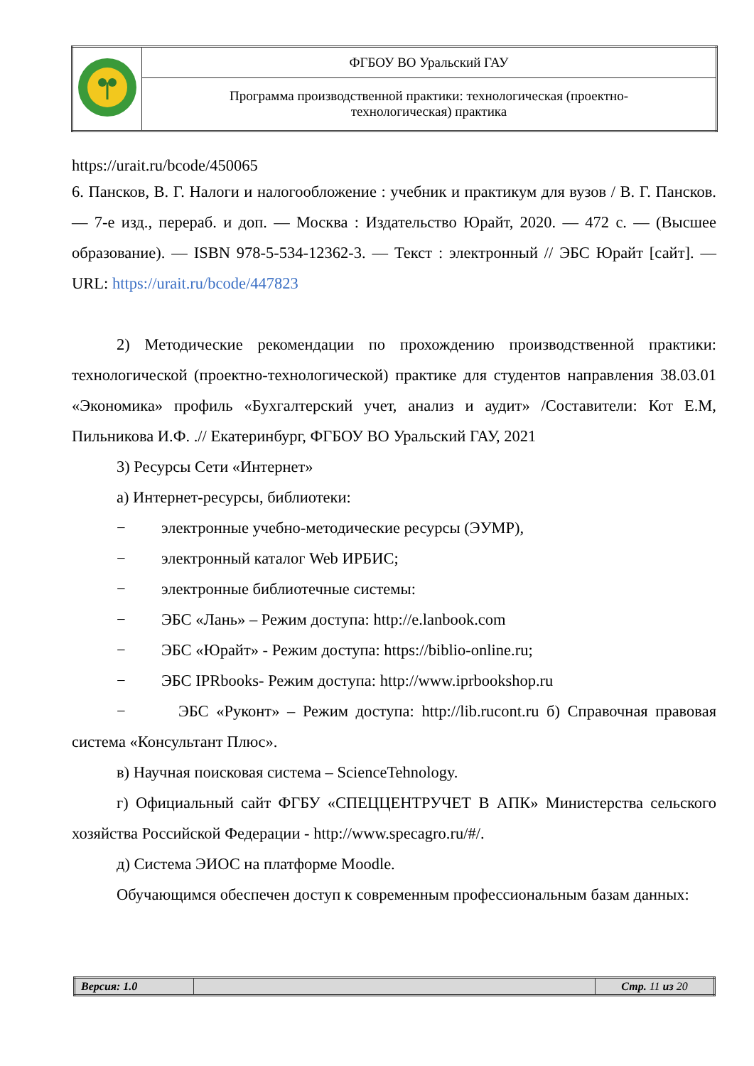| | ФГБОУ ВО Уральский ГАУ |
| | Программа производственной практики: технологическая (проектно- технологическая) практика |
https://urait.ru/bcode/450065
6. Пансков, В. Г. Налоги и налогообложение : учебник и практикум для вузов / В. Г. Пансков. — 7-е изд., перераб. и доп. — Москва : Издательство Юрайт, 2020. — 472 с. — (Высшее образование). — ISBN 978-5-534-12362-3. — Текст : электронный // ЭБС Юрайт [сайт]. — URL: https://urait.ru/bcode/447823
2) Методические рекомендации по прохождению производственной практики: технологической (проектно-технологической) практике для студентов направления 38.03.01 «Экономика» профиль «Бухгалтерский учет, анализ и аудит» /Составители: Кот Е.М, Пильникова И.Ф. .// Екатеринбург, ФГБОУ ВО Уральский ГАУ, 2021
3) Ресурсы Сети «Интернет»
а) Интернет-ресурсы, библиотеки:
− электронные учебно-методические ресурсы (ЭУМР),
− электронный каталог Web ИРБИС;
− электронные библиотечные системы:
− ЭБС «Лань» – Режим доступа: http://e.lanbook.com
− ЭБС «Юрайт» - Режим доступа: https://biblio-online.ru;
− ЭБС IPRbooks- Режим доступа: http://www.iprbookshop.ru
− ЭБС «Руконт» – Режим доступа: http://lib.rucont.ru б) Справочная правовая система «Консультант Плюс».
в) Научная поисковая система – ScienceTehnology.
г) Официальный сайт ФГБУ «СПЕЦЦЕНТРУЧЕТ В АПК» Министерства сельского хозяйства Российской Федерации - http://www.specagro.ru/#/.
д) Система ЭИОС на платформе Moodle.
Обучающимся обеспечен доступ к современным профессиональным базам данных:
| Версия: 1.0 | | Стр. 11 из 20 |